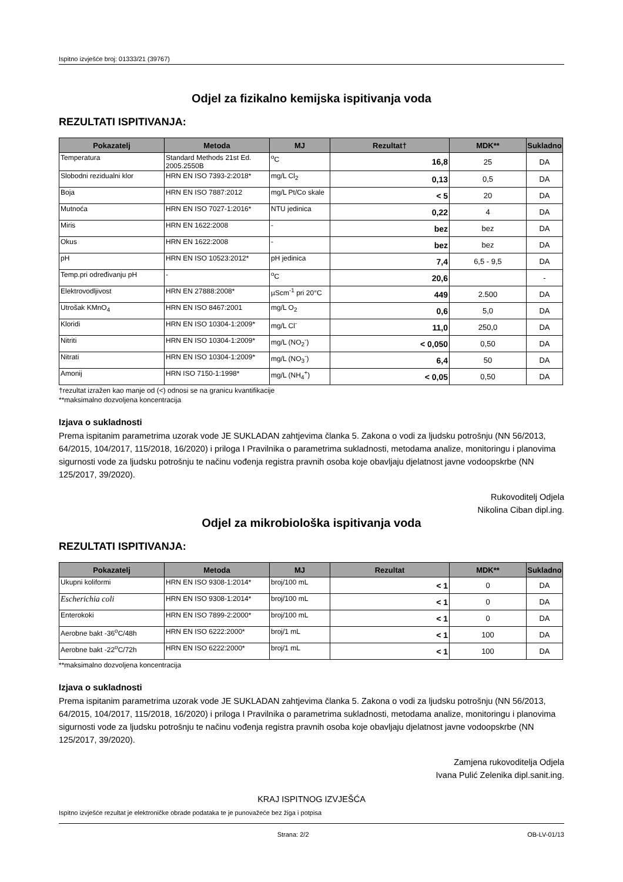Ispitno izvješće broj: 01333/21 (39767)
Odjel za fizikalno kemijska ispitivanja voda
REZULTATI ISPITIVANJA:
| Pokazatelj | Metoda | MJ | Rezultat† | MDK** | Sukladno |
| --- | --- | --- | --- | --- | --- |
| Temperatura | Standard Methods 21st Ed. 2005.2550B | <sup>o</sup> C | 16,8 | 25 | DA |
| Slobodni rezidualni klor | HRN EN ISO 7393-2:2018* | mg/L Cl<sub>2</sub> | 0,13 | 0,5 | DA |
| Boja | HRN EN ISO 7887:2012 | mg/L Pt/Co skale | < 5 | 20 | DA |
| Mutnoća | HRN EN ISO 7027-1:2016* | NTU jedinica | 0,22 | 4 | DA |
| Miris | HRN EN 1622:2008 | - | bez | bez | DA |
| Okus | HRN EN 1622:2008 | - | bez | bez | DA |
| pH | HRN EN ISO 10523:2012* | pH jedinica | 7,4 | 6,5 - 9,5 | DA |
| Temp.pri određivanju pH | - | <sup>o</sup> C | 20,6 | | - |
| Elektrovodljivost | HRN EN 27888:2008* | µScm<sup>-1</sup> pri 20°C | 449 | 2.500 | DA |
| Utrošak KMnO<sub>4</sub> | HRN EN ISO 8467:2001 | mg/L O<sub>2</sub> | 0,6 | 5,0 | DA |
| Kloridi | HRN EN ISO 10304-1:2009* | mg/L Cl<sup>-</sup> | 11,0 | 250,0 | DA |
| Nitriti | HRN EN ISO 10304-1:2009* | mg/L (NO<sub>2</sub><sup>-</sup>) | < 0,050 | 0,50 | DA |
| Nitrati | HRN EN ISO 10304-1:2009* | mg/L (NO<sub>3</sub><sup>-</sup>) | 6,4 | 50 | DA |
| Amonij | HRN ISO 7150-1:1998* | mg/L (NH<sub>4</sub><sup>+</sup>) | < 0,05 | 0,50 | DA |
†rezultat izražen kao manje od (<) odnosi se na granicu kvantifikacije
**maksimalno dozvoljena koncentracija
Izjava o sukladnosti
Prema ispitanim parametrima uzorak vode JE SUKLADAN zahtjevima članka 5. Zakona o vodi za ljudsku potrošnju (NN 56/2013, 64/2015, 104/2017, 115/2018, 16/2020) i priloga I Pravilnika o parametrima sukladnosti, metodama analize, monitoringu i planovima sigurnosti vode za ljudsku potrošnju te načinu vođenja registra pravnih osoba koje obavljaju djelatnost javne vodoopskrbe (NN 125/2017, 39/2020).
Rukovoditelj Odjela
Nikolina Ciban dipl.ing.
Odjel za mikrobiološka ispitivanja voda
REZULTATI ISPITIVANJA:
| Pokazatelj | Metoda | MJ | Rezultat | MDK** | Sukladno |
| --- | --- | --- | --- | --- | --- |
| Ukupni koliformi | HRN EN ISO 9308-1:2014* | broj/100 mL | < 1 | 0 | DA |
| Escherichia coli | HRN EN ISO 9308-1:2014* | broj/100 mL | < 1 | 0 | DA |
| Enterokoki | HRN EN ISO 7899-2:2000* | broj/100 mL | < 1 | 0 | DA |
| Aerobne bakt -36<sup>o</sup>C/48h | HRN EN ISO 6222:2000* | broj/1 mL | < 1 | 100 | DA |
| Aerobne bakt -22<sup>o</sup>C/72h | HRN EN ISO 6222:2000* | broj/1 mL | < 1 | 100 | DA |
**maksimalno dozvoljena koncentracija
Izjava o sukladnosti
Prema ispitanim parametrima uzorak vode JE SUKLADAN zahtjevima članka 5. Zakona o vodi za ljudsku potrošnju (NN 56/2013, 64/2015, 104/2017, 115/2018, 16/2020) i priloga I Pravilnika o parametrima sukladnosti, metodama analize, monitoringu i planovima sigurnosti vode za ljudsku potrošnju te načinu vođenja registra pravnih osoba koje obavljaju djelatnost javne vodoopskrbe (NN 125/2017, 39/2020).
Zamjena rukovoditelja Odjela
Ivana Pulić Zelenika dipl.sanit.ing.
KRAJ ISPITNOG IZVJEŠĆA
Ispitno izvješće rezultat je elektroničke obrade podataka te je punovažeće bez žiga i potpisa
Strana: 2/2 OB-LV-01/13